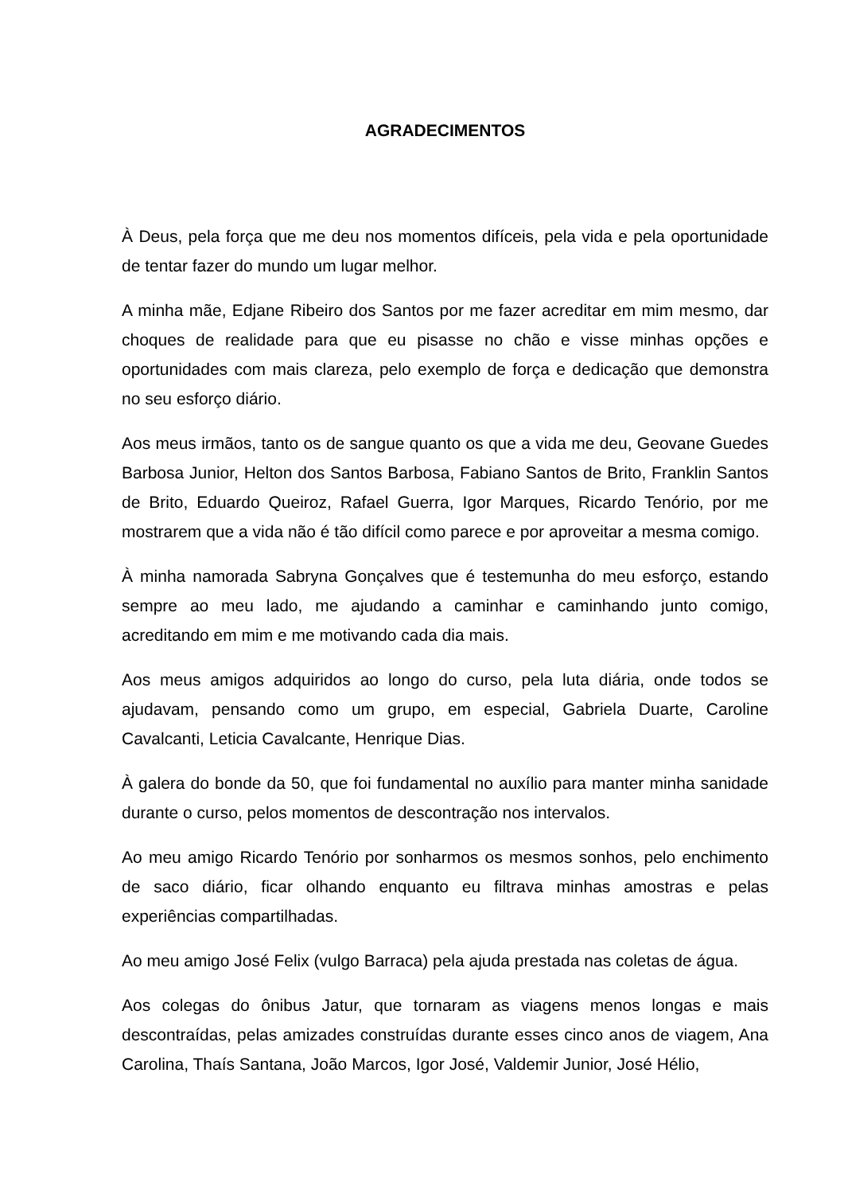AGRADECIMENTOS
À Deus, pela força que me deu nos momentos difíceis, pela vida e pela oportunidade de tentar fazer do mundo um lugar melhor.
A minha mãe, Edjane Ribeiro dos Santos por me fazer acreditar em mim mesmo, dar choques de realidade para que eu pisasse no chão e visse minhas opções e oportunidades com mais clareza, pelo exemplo de força e dedicação que demonstra no seu esforço diário.
Aos meus irmãos, tanto os de sangue quanto os que a vida me deu, Geovane Guedes Barbosa Junior, Helton dos Santos Barbosa, Fabiano Santos de Brito, Franklin Santos de Brito, Eduardo Queiroz, Rafael Guerra, Igor Marques, Ricardo Tenório, por me mostrarem que a vida não é tão difícil como parece e por aproveitar a mesma comigo.
À minha namorada Sabryna Gonçalves que é testemunha do meu esforço, estando sempre ao meu lado, me ajudando a caminhar e caminhando junto comigo, acreditando em mim e me motivando cada dia mais.
Aos meus amigos adquiridos ao longo do curso, pela luta diária, onde todos se ajudavam, pensando como um grupo, em especial, Gabriela Duarte, Caroline Cavalcanti, Leticia Cavalcante, Henrique Dias.
À galera do bonde da 50, que foi fundamental no auxílio para manter minha sanidade durante o curso, pelos momentos de descontração nos intervalos.
Ao meu amigo Ricardo Tenório por sonharmos os mesmos sonhos, pelo enchimento de saco diário, ficar olhando enquanto eu filtrava minhas amostras e pelas experiências compartilhadas.
Ao meu amigo José Felix (vulgo Barraca) pela ajuda prestada nas coletas de água.
Aos colegas do ônibus Jatur, que tornaram as viagens menos longas e mais descontraídas, pelas amizades construídas durante esses cinco anos de viagem, Ana Carolina, Thaís Santana, João Marcos, Igor José, Valdemir Junior, José Hélio,